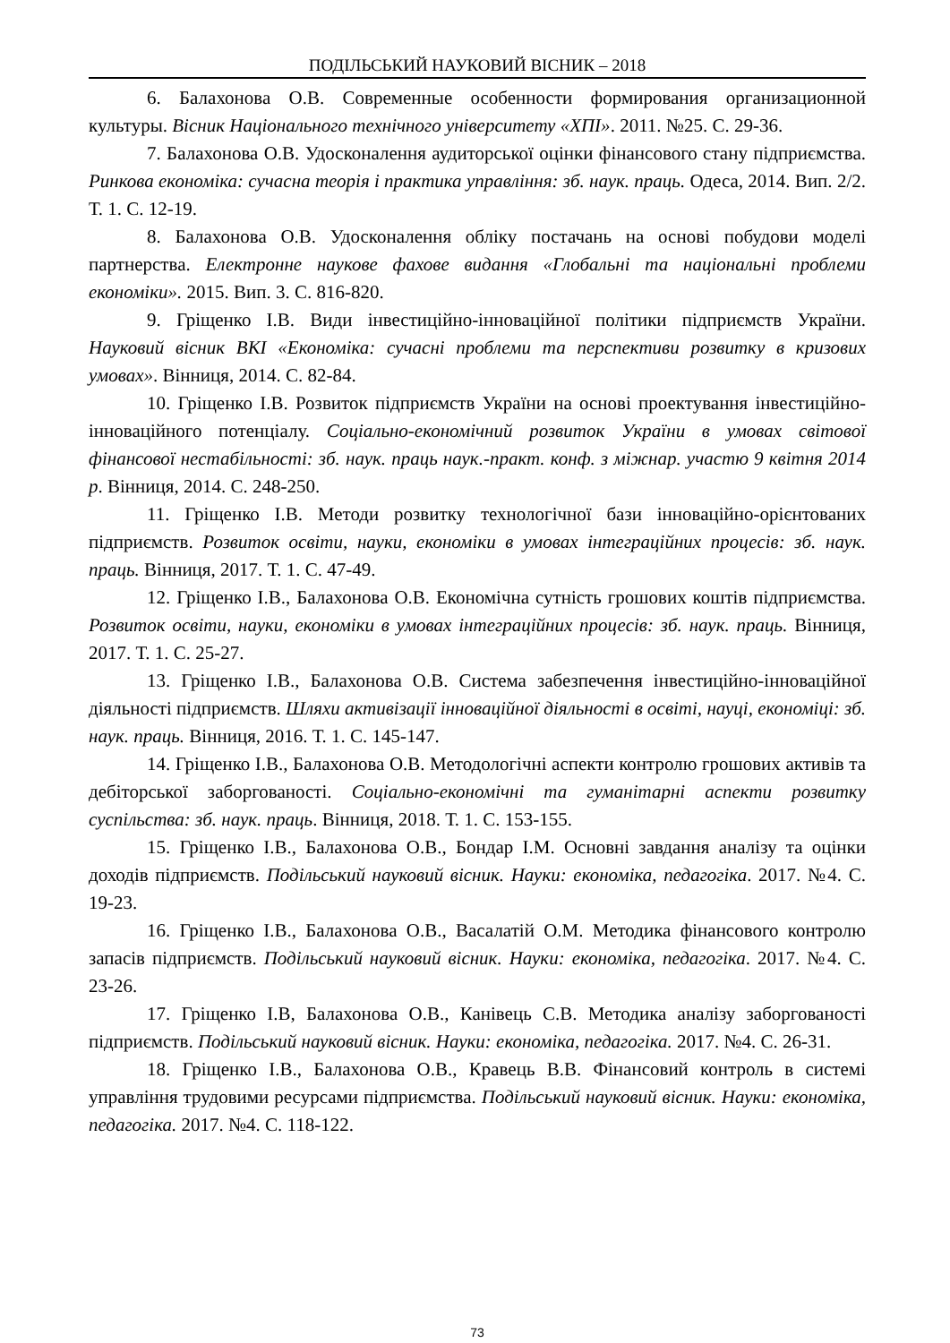ПОДІЛЬСЬКИЙ НАУКОВИЙ ВІСНИК – 2018
6. Балахонова О.В. Современные особенности формирования организационной культуры. Вісник Національного технічного університету «ХПІ». 2011. №25. С. 29-36.
7. Балахонова О.В. Удосконалення аудиторської оцінки фінансового стану підприємства. Ринкова економіка: сучасна теорія і практика управління: зб. наук. праць. Одеса, 2014. Вип. 2/2. Т. 1. С. 12-19.
8. Балахонова О.В. Удосконалення обліку постачань на основі побудови моделі партнерства. Електронне наукове фахове видання «Глобальні та національні проблеми економіки». 2015. Вип. 3. С. 816-820.
9. Гріщенко І.В. Види інвестиційно-інноваційної політики підприємств України. Науковий вісник ВКІ «Економіка: сучасні проблеми та перспективи розвитку в кризових умовах». Вінниця, 2014. С. 82-84.
10. Гріщенко І.В. Розвиток підприємств України на основі проектування інвестиційно-інноваційного потенціалу. Соціально-економічний розвиток України в умовах світової фінансової нестабільності: зб. наук. праць наук.-практ. конф. з міжнар. участю 9 квітня 2014 р. Вінниця, 2014. С. 248-250.
11. Гріщенко І.В. Методи розвитку технологічної бази інноваційно-орієнтованих підприємств. Розвиток освіти, науки, економіки в умовах інтеграційних процесів: зб. наук. праць. Вінниця, 2017. Т. 1. С. 47-49.
12. Гріщенко І.В., Балахонова О.В. Економічна сутність грошових коштів підприємства. Розвиток освіти, науки, економіки в умовах інтеграційних процесів: зб. наук. праць. Вінниця, 2017. Т. 1. С. 25-27.
13. Гріщенко І.В., Балахонова О.В. Система забезпечення інвестиційно-інноваційної діяльності підприємств. Шляхи активізації інноваційної діяльності в освіті, науці, економіці: зб. наук. праць. Вінниця, 2016. Т. 1. С. 145-147.
14. Гріщенко І.В., Балахонова О.В. Методологічні аспекти контролю грошових активів та дебіторської заборгованості. Соціально-економічні та гуманітарні аспекти розвитку суспільства: зб. наук. праць. Вінниця, 2018. Т. 1. С. 153-155.
15. Гріщенко І.В., Балахонова О.В., Бондар І.М. Основні завдання аналізу та оцінки доходів підприємств. Подільський науковий вісник. Науки: економіка, педагогіка. 2017. №4. С. 19-23.
16. Гріщенко І.В., Балахонова О.В., Васалатій О.М. Методика фінансового контролю запасів підприємств. Подільський науковий вісник. Науки: економіка, педагогіка. 2017. №4. С. 23-26.
17. Гріщенко І.В, Балахонова О.В., Канівець С.В. Методика аналізу заборгованості підприємств. Подільський науковий вісник. Науки: економіка, педагогіка. 2017. №4. С. 26-31.
18. Гріщенко І.В., Балахонова О.В., Кравець В.В. Фінансовий контроль в системі управління трудовими ресурсами підприємства. Подільський науковий вісник. Науки: економіка, педагогіка. 2017. №4. С. 118-122.
73